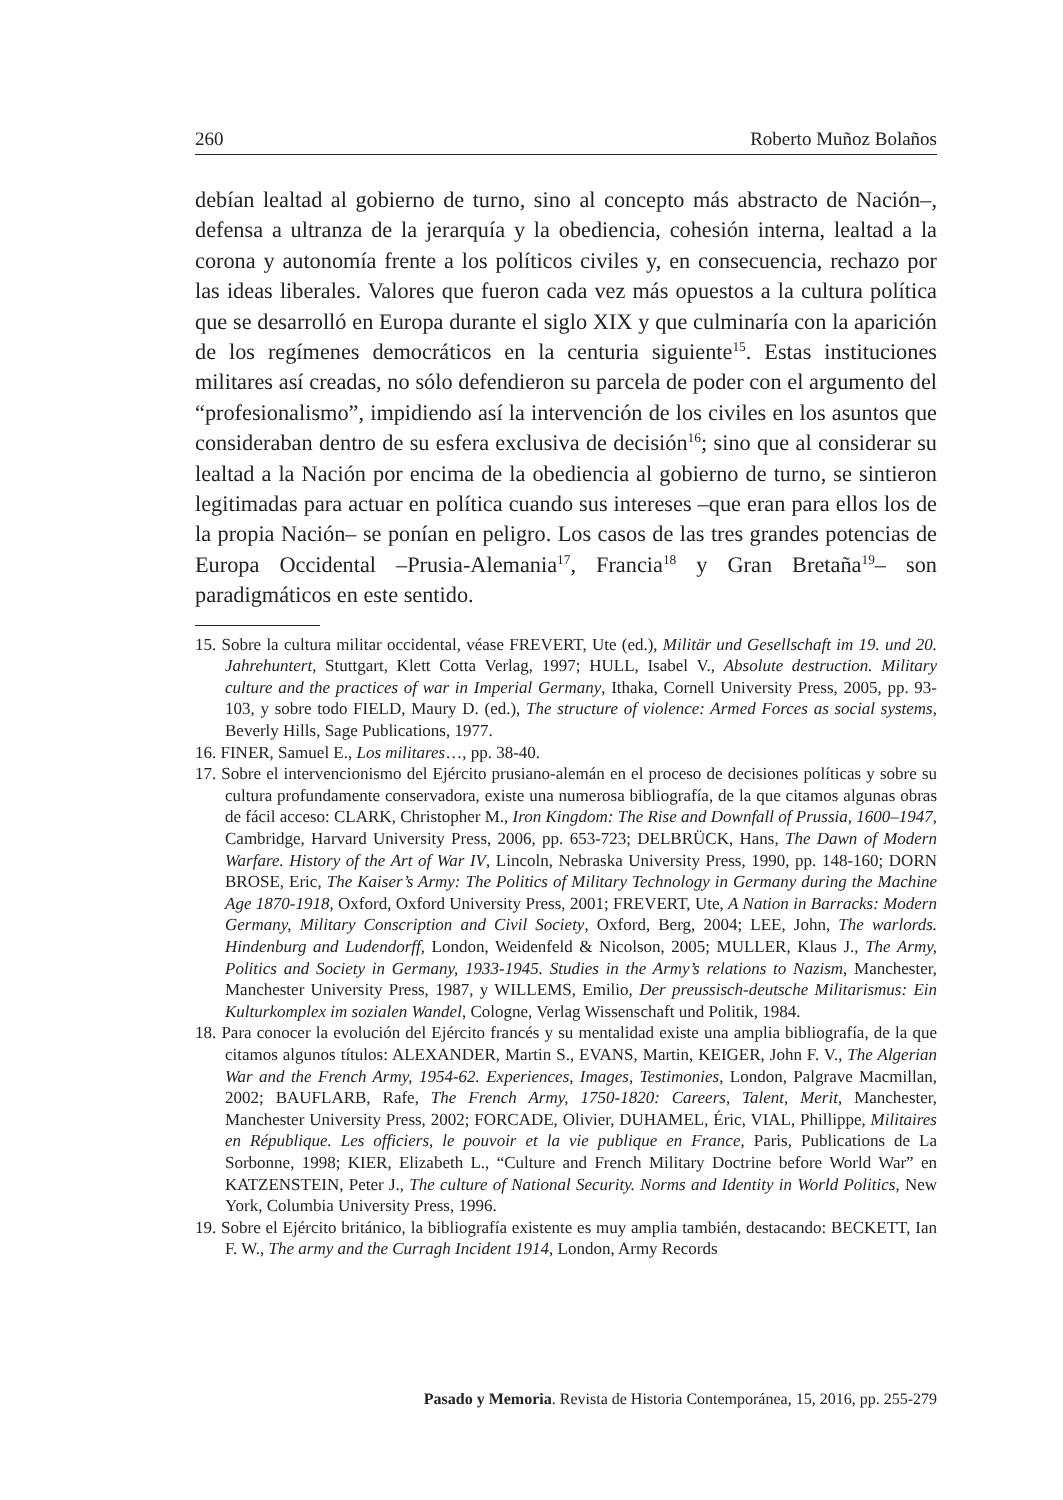260 Roberto Muñoz Bolaños
debían lealtad al gobierno de turno, sino al concepto más abstracto de Nación–, defensa a ultranza de la jerarquía y la obediencia, cohesión interna, lealtad a la corona y autonomía frente a los políticos civiles y, en consecuencia, rechazo por las ideas liberales. Valores que fueron cada vez más opuestos a la cultura política que se desarrolló en Europa durante el siglo XIX y que culminaría con la aparición de los regímenes democráticos en la centuria siguiente<sup>15</sup>. Estas instituciones militares así creadas, no sólo defendieron su parcela de poder con el argumento del “profesionalismo”, impidiendo así la intervención de los civiles en los asuntos que consideraban dentro de su esfera exclusiva de decisión<sup>16</sup>; sino que al considerar su lealtad a la Nación por encima de la obediencia al gobierno de turno, se sintieron legitimadas para actuar en política cuando sus intereses –que eran para ellos los de la propia Nación– se ponían en peligro. Los casos de las tres grandes potencias de Europa Occidental –Prusia-Alemania<sup>17</sup>, Francia<sup>18</sup> y Gran Bretaña<sup>19</sup>– son paradigmáticos en este sentido.
15. Sobre la cultura militar occidental, véase FREVERT, Ute (ed.), Militär und Gesellschaft im 19. und 20. Jahrehuntert, Stuttgart, Klett Cotta Verlag, 1997; HULL, Isabel V., Absolute destruction. Military culture and the practices of war in Imperial Germany, Ithaka, Cornell University Press, 2005, pp. 93-103, y sobre todo FIELD, Maury D. (ed.), The structure of violence: Armed Forces as social systems, Beverly Hills, Sage Publications, 1977.
16. FINER, Samuel E., Los militares…, pp. 38-40.
17. Sobre el intervencionismo del Ejército prusiano-alemán en el proceso de decisiones políticas y sobre su cultura profundamente conservadora, existe una numerosa bibliografía, de la que citamos algunas obras de fácil acceso: CLARK, Christopher M., Iron Kingdom: The Rise and Downfall of Prussia, 1600–1947, Cambridge, Harvard University Press, 2006, pp. 653-723; DELBRÜCK, Hans, The Dawn of Modern Warfare. History of the Art of War IV, Lincoln, Nebraska University Press, 1990, pp. 148-160; DORN BROSE, Eric, The Kaiser’s Army: The Politics of Military Technology in Germany during the Machine Age 1870-1918, Oxford, Oxford University Press, 2001; FREVERT, Ute, A Nation in Barracks: Modern Germany, Military Conscription and Civil Society, Oxford, Berg, 2004; LEE, John, The warlords. Hindenburg and Ludendorff, London, Weidenfeld & Nicolson, 2005; MULLER, Klaus J., The Army, Politics and Society in Germany, 1933-1945. Studies in the Army’s relations to Nazism, Manchester, Manchester University Press, 1987, y WILLEMS, Emilio, Der preussisch-deutsche Militarismus: Ein Kulturkomplex im sozialen Wandel, Cologne, Verlag Wissenschaft und Politik, 1984.
18. Para conocer la evolución del Ejército francés y su mentalidad existe una amplia bibliografía, de la que citamos algunos títulos: ALEXANDER, Martin S., EVANS, Martin, KEIGER, John F. V., The Algerian War and the French Army, 1954-62. Experiences, Images, Testimonies, London, Palgrave Macmillan, 2002; BAUFLARB, Rafe, The French Army, 1750-1820: Careers, Talent, Merit, Manchester, Manchester University Press, 2002; FORCADE, Olivier, DUHAMEL, Éric, VIAL, Phillippe, Militaires en République. Les officiers, le pouvoir et la vie publique en France, Paris, Publications de La Sorbonne, 1998; KIER, Elizabeth L., “Culture and French Military Doctrine before World War” en KATZENSTEIN, Peter J., The culture of National Security. Norms and Identity in World Politics, New York, Columbia University Press, 1996.
19. Sobre el Ejército británico, la bibliografía existente es muy amplia también, destacando: BECKETT, Ian F. W., The army and the Curragh Incident 1914, London, Army Records
Pasado y Memoria. Revista de Historia Contemporánea, 15, 2016, pp. 255-279